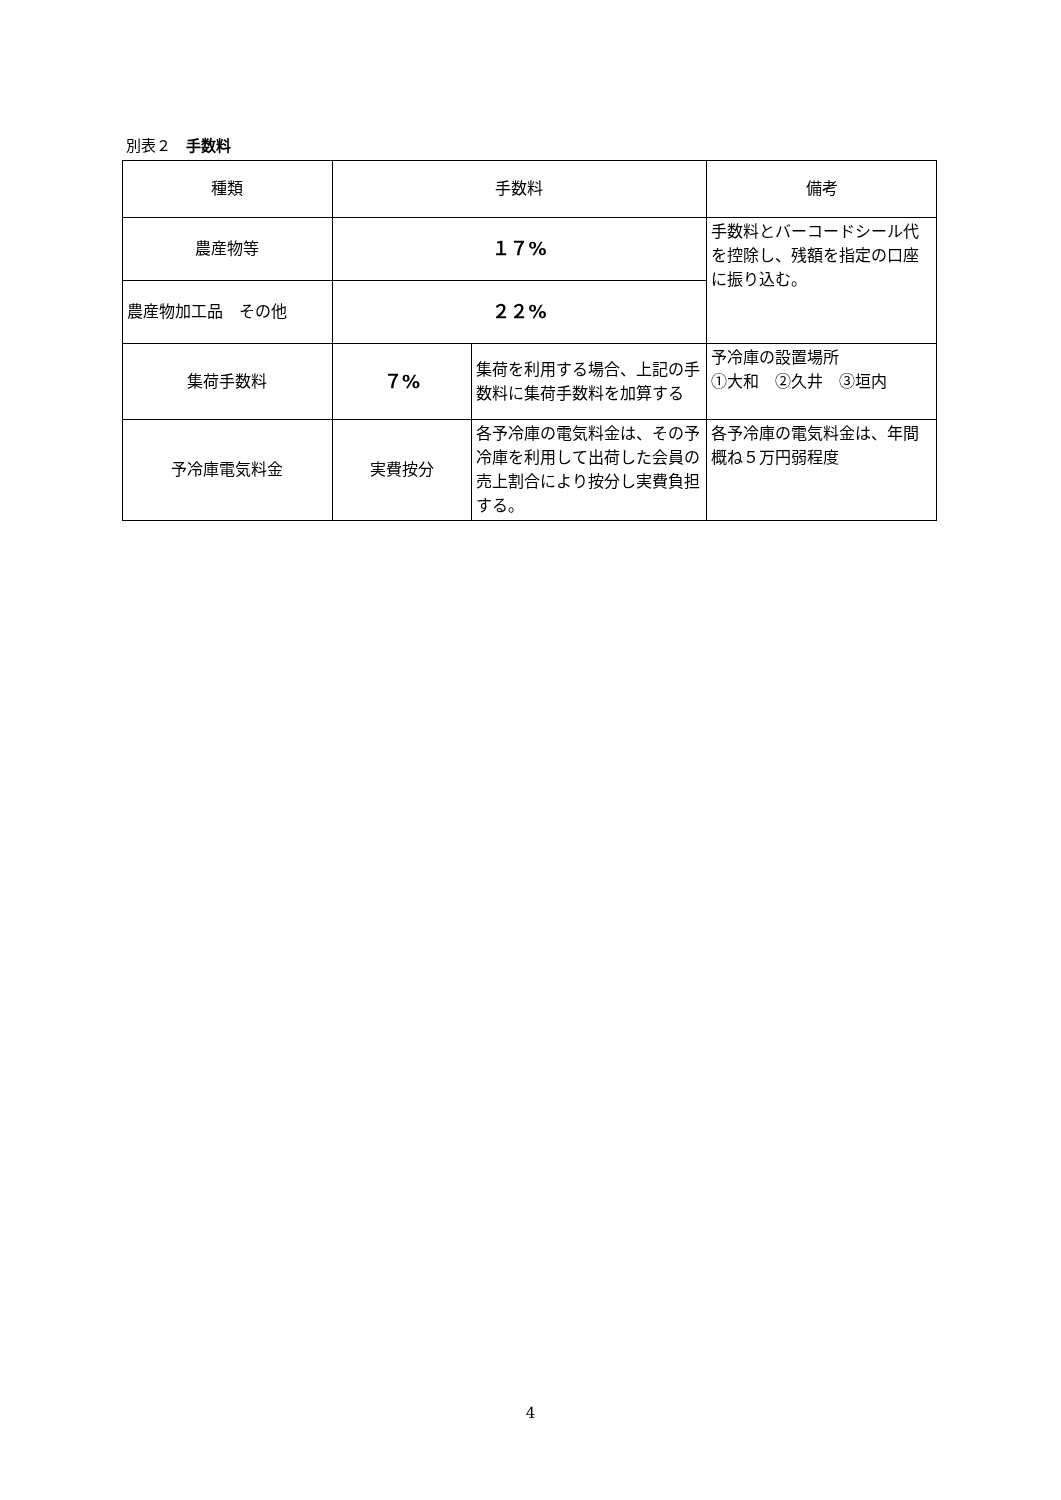別表２　手数料
| 種類 | 手数料 | | 備考 |
| --- | --- | --- | --- |
| 農産物等 | １７% | | 手数料とバーコードシール代を控除し、残額を指定の口座に振り込む。 |
| 農産物加工品 その他 | ２２% | | |
| 集荷手数料 | ７% | 集荷を利用する場合、上記の手数料に集荷手数料を加算する | 予冷庫の設置場所 ①大和 ②久井 ③垣内 |
| 予冷庫電気料金 | 実費按分 | 各予冷庫の電気料金は、その予冷庫を利用して出荷した会員の売上割合により按分し実費負担する。 | 各予冷庫の電気料金は、年間概ね５万円弱程度 |
4